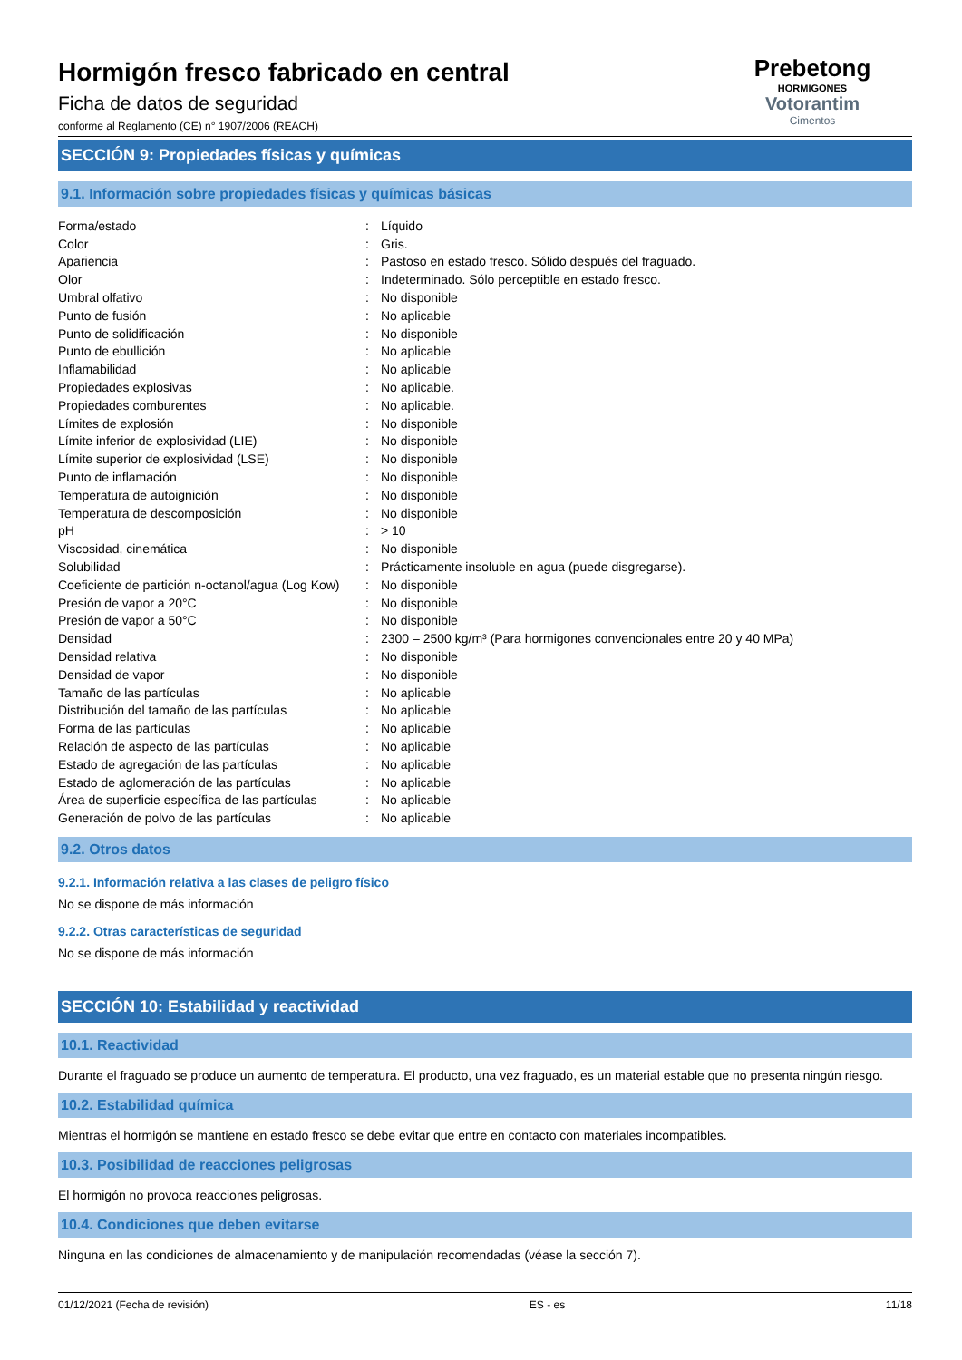Hormigón fresco fabricado en central
Ficha de datos de seguridad
conforme al Reglamento (CE) n° 1907/2006 (REACH)
Prebetong
HORMIGONES
Votorantim
Cimentos
SECCIÓN 9: Propiedades físicas y químicas
9.1. Información sobre propiedades físicas y químicas básicas
| Forma/estado | : | Líquido |
| Color | : | Gris. |
| Apariencia | : | Pastoso en estado fresco. Sólido después del fraguado. |
| Olor | : | Indeterminado. Sólo perceptible en estado fresco. |
| Umbral olfativo | : | No disponible |
| Punto de fusión | : | No aplicable |
| Punto de solidificación | : | No disponible |
| Punto de ebullición | : | No aplicable |
| Inflamabilidad | : | No aplicable |
| Propiedades explosivas | : | No aplicable. |
| Propiedades comburentes | : | No aplicable. |
| Límites de explosión | : | No disponible |
| Límite inferior de explosividad (LIE) | : | No disponible |
| Límite superior de explosividad (LSE) | : | No disponible |
| Punto de inflamación | : | No disponible |
| Temperatura de autoignición | : | No disponible |
| Temperatura de descomposición | : | No disponible |
| pH | : | > 10 |
| Viscosidad, cinemática | : | No disponible |
| Solubilidad | : | Prácticamente insoluble en agua (puede disgregarse). |
| Coeficiente de partición n-octanol/agua (Log Kow) | : | No disponible |
| Presión de vapor a 20°C | : | No disponible |
| Presión de vapor a 50°C | : | No disponible |
| Densidad | : | 2300 – 2500 kg/m³ (Para hormigones convencionales entre 20 y 40 MPa) |
| Densidad relativa | : | No disponible |
| Densidad de vapor | : | No disponible |
| Tamaño de las partículas | : | No aplicable |
| Distribución del tamaño de las partículas | : | No aplicable |
| Forma de las partículas | : | No aplicable |
| Relación de aspecto de las partículas | : | No aplicable |
| Estado de agregación de las partículas | : | No aplicable |
| Estado de aglomeración de las partículas | : | No aplicable |
| Área de superficie específica de las partículas | : | No aplicable |
| Generación de polvo de las partículas | : | No aplicable |
9.2. Otros datos
9.2.1. Información relativa a las clases de peligro físico
No se dispone de más información
9.2.2. Otras características de seguridad
No se dispone de más información
SECCIÓN 10: Estabilidad y reactividad
10.1. Reactividad
Durante el fraguado se produce un aumento de temperatura. El producto, una vez fraguado, es un material estable que no presenta ningún riesgo.
10.2. Estabilidad química
Mientras el hormigón se mantiene en estado fresco se debe evitar que entre en contacto con materiales incompatibles.
10.3. Posibilidad de reacciones peligrosas
El hormigón no provoca reacciones peligrosas.
10.4. Condiciones que deben evitarse
Ninguna en las condiciones de almacenamiento y de manipulación recomendadas (véase la sección 7).
01/12/2021 (Fecha de revisión) ES - es 11/18